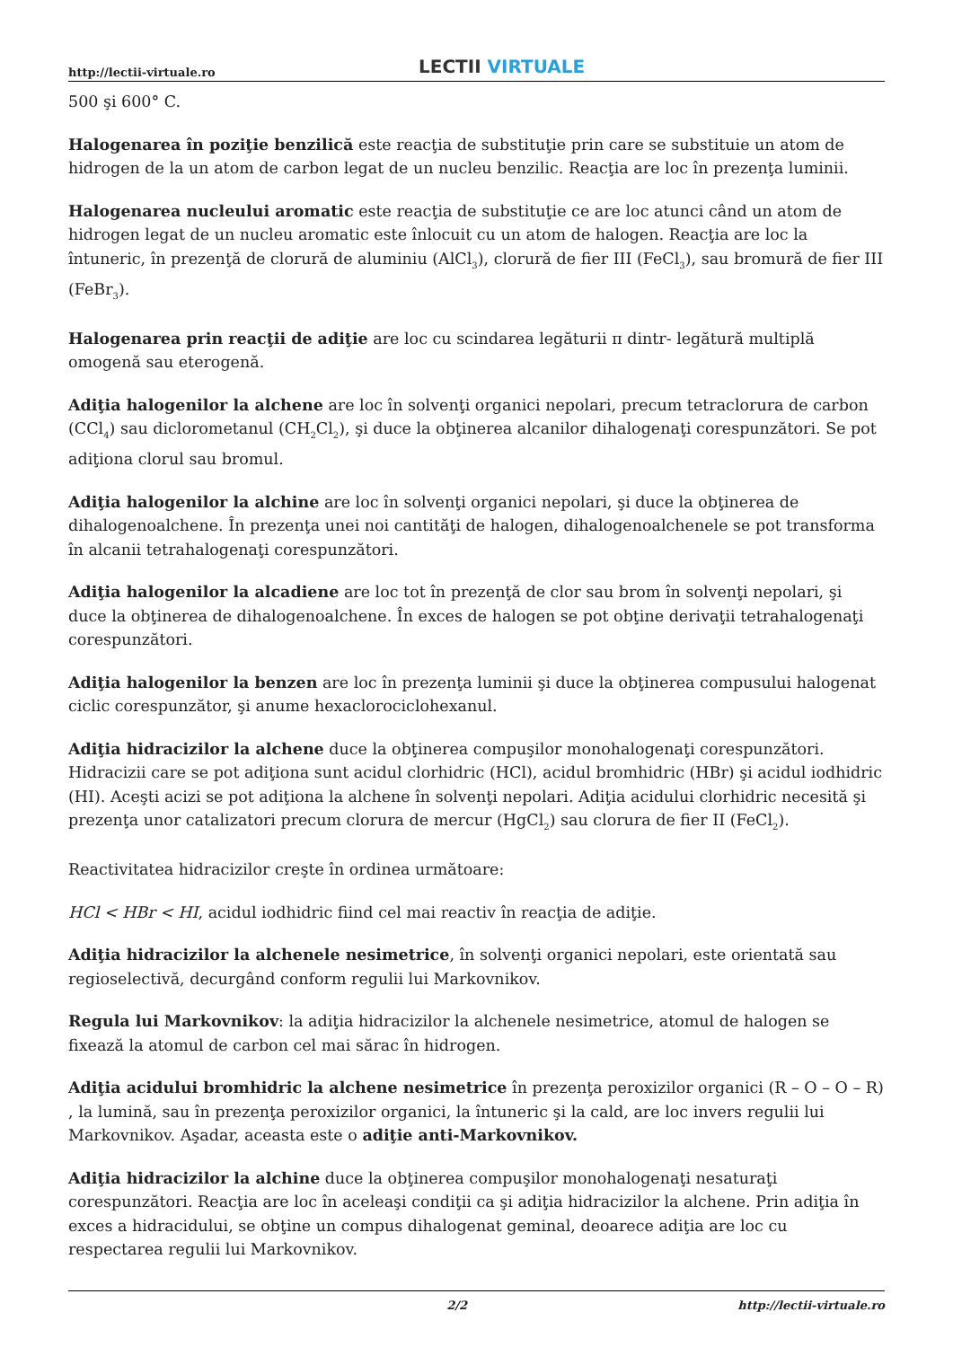http://lectii-virtuale.ro
LECTII VIRTUALE
500 şi 600° C.
Halogenarea în poziţie benzilică este reacţia de substituţie prin care se substituie un atom de hidrogen de la un atom de carbon legat de un nucleu benzilic. Reacţia are loc în prezenţa luminii.
Halogenarea nucleului aromatic este reacţia de substituţie ce are loc atunci când un atom de hidrogen legat de un nucleu aromatic este înlocuit cu un atom de halogen. Reacţia are loc la întuneric, în prezenţă de clorură de aluminiu (AlCl<sub>3</sub>), clorură de fier III (FeCl<sub>3</sub>), sau bromură de fier III (FeBr<sub>3</sub>).
Halogenarea prin reacţii de adiţie are loc cu scindarea legăturii π dintr- legătură multiplă omogenă sau eterogenă.
Adiţia halogenilor la alchene are loc în solvenţi organici nepolari, precum tetraclorura de carbon (CCl<sub>4</sub>) sau diclorometanul (CH<sub>2</sub>Cl<sub>2</sub>), şi duce la obţinerea alcanilor dihalogenaţi corespunzători. Se pot adiţiona clorul sau bromul.
Adiţia halogenilor la alchine are loc în solvenţi organici nepolari, şi duce la obţinerea de dihalogenoalchene. În prezenţa unei noi cantităţi de halogen, dihalogenoalchenele se pot transforma în alcanii tetrahalogenaţi corespunzători.
Adiţia halogenilor la alcadiene are loc tot în prezenţă de clor sau brom în solvenţi nepolari, şi duce la obţinerea de dihalogenoalchene. În exces de halogen se pot obţine derivaţii tetrahalogenaţi corespunzători.
Adiţia halogenilor la benzen are loc în prezenţa luminii şi duce la obţinerea compusului halogenat ciclic corespunzător, şi anume hexaclorociclohexanul.
Adiţia hidracizilor la alchene duce la obţinerea compuşilor monohalogenaţi corespunzători. Hidracizii care se pot adiţiona sunt acidul clorhidric (HCl), acidul bromhidric (HBr) şi acidul iodhidric (HI). Aceşti acizi se pot adiţiona la alchene în solvenţi nepolari. Adiţia acidului clorhidric necesită şi prezenţa unor catalizatori precum clorura de mercur (HgCl<sub>2</sub>) sau clorura de fier II (FeCl<sub>2</sub>).
Reactivitatea hidracizilor creşte în ordinea următoare:
HCl < HBr < HI, acidul iodhidric fiind cel mai reactiv în reacţia de adiţie.
Adiţia hidracizilor la alchenele nesimetrice, în solvenţi organici nepolari, este orientată sau regioselectivă, decurgând conform regulii lui Markovnikov.
Regula lui Markovnikov: la adiţia hidracizilor la alchenele nesimetrice, atomul de halogen se fixează la atomul de carbon cel mai sărac în hidrogen.
Adiţia acidului bromhidric la alchene nesimetrice în prezenţa peroxizilor organici (R – O – O – R) , la lumină, sau în prezenţa peroxizilor organici, la întuneric şi la cald, are loc invers regulii lui Markovnikov. Aşadar, aceasta este o adiţie anti-Markovnikov.
Adiţia hidracizilor la alchine duce la obţinerea compuşilor monohalogenaţi nesaturaţi corespunzători. Reacţia are loc în aceleaşi condiţii ca şi adiţia hidracizilor la alchene. Prin adiţia în exces a hidracidului, se obţine un compus dihalogenat geminal, deoarece adiţia are loc cu respectarea regulii lui Markovnikov.
2/2 http://lectii-virtuale.ro